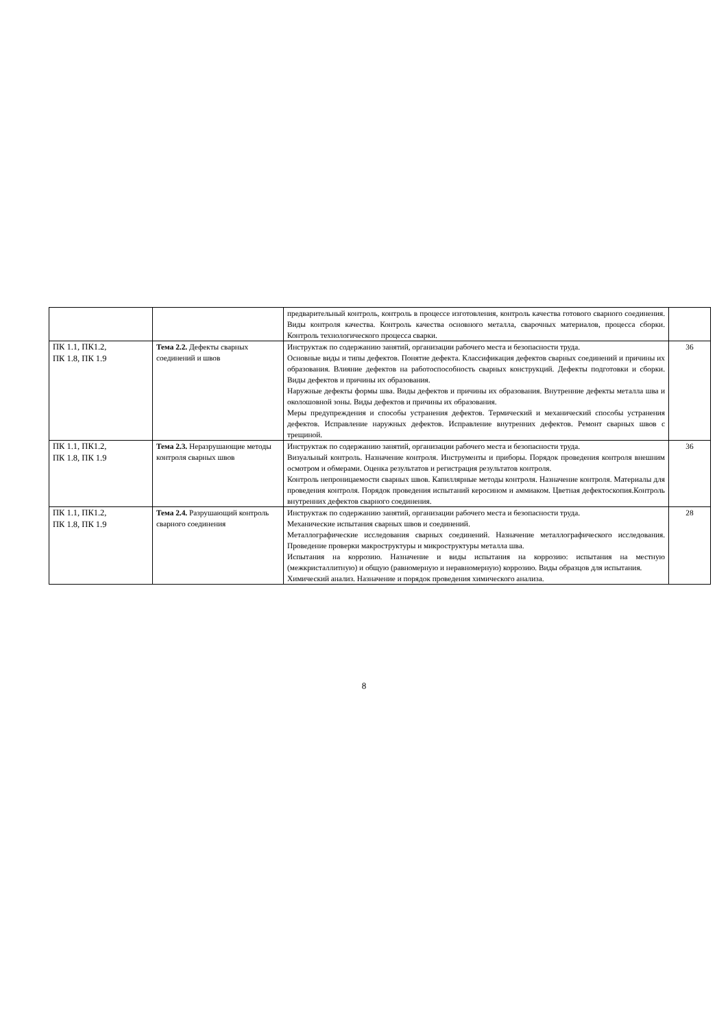| | | предварительный контроль, контроль в процессе изготовления, контроль качества готового сварного соединения. Виды контроля качества. Контроль качества основного металла, сварочных материалов, процесса сборки. Контроль технологического процесса сварки. | |
| ПК 1.1, ПК1.2, ПК 1.8, ПК 1.9 | Тема 2.2. Дефекты сварных соединений и швов | Инструктаж по содержанию занятий, организации рабочего места и безопасности труда. Основные виды и типы дефектов. Понятие дефекта. Классификация дефектов сварных соединений и причины их образования. Влияние дефектов на работоспособность сварных конструкций. Дефекты подготовки и сборки. Виды дефектов и причины их образования. Наружные дефекты формы шва. Виды дефектов и причины их образования. Внутренние дефекты металла шва и околошовной зоны. Виды дефектов и причины их образования. Меры предупреждения и способы устранения дефектов. Термический и механический способы устранения дефектов. Исправление наружных дефектов. Исправление внутренних дефектов. Ремонт сварных швов с трещиной. | 36 |
| ПК 1.1, ПК1.2, ПК 1.8, ПК 1.9 | Тема 2.3. Неразрушающие методы контроля сварных швов | Инструктаж по содержанию занятий, организации рабочего места и безопасности труда. Визуальный контроль. Назначение контроля. Инструменты и приборы. Порядок проведения контроля внешним осмотром и обмерами. Оценка результатов и регистрация результатов контроля. Контроль непроницаемости сварных швов. Капиллярные методы контроля. Назначение контроля. Материалы для проведения контроля. Порядок проведения испытаний керосином и аммиаком. Цветная дефектоскопия.Контроль внутренних дефектов сварного соединения. | 36 |
| ПК 1.1, ПК1.2, ПК 1.8, ПК 1.9 | Тема 2.4. Разрушающий контроль сварного соединения | Инструктаж по содержанию занятий, организации рабочего места и безопасности труда. Механические испытания сварных швов и соединений. Металлографические исследования сварных соединений. Назначение металлографического исследования. Проведение проверки макроструктуры и микроструктуры металла шва. Испытания на коррозию. Назначение и виды испытания на коррозию: испытания на местную (межкристаллитную) и общую (равномерную и неравномерную) коррозию. Виды образцов для испытания. Химический анализ. Назначение и порядок проведения химического анализа. | 28 |
8